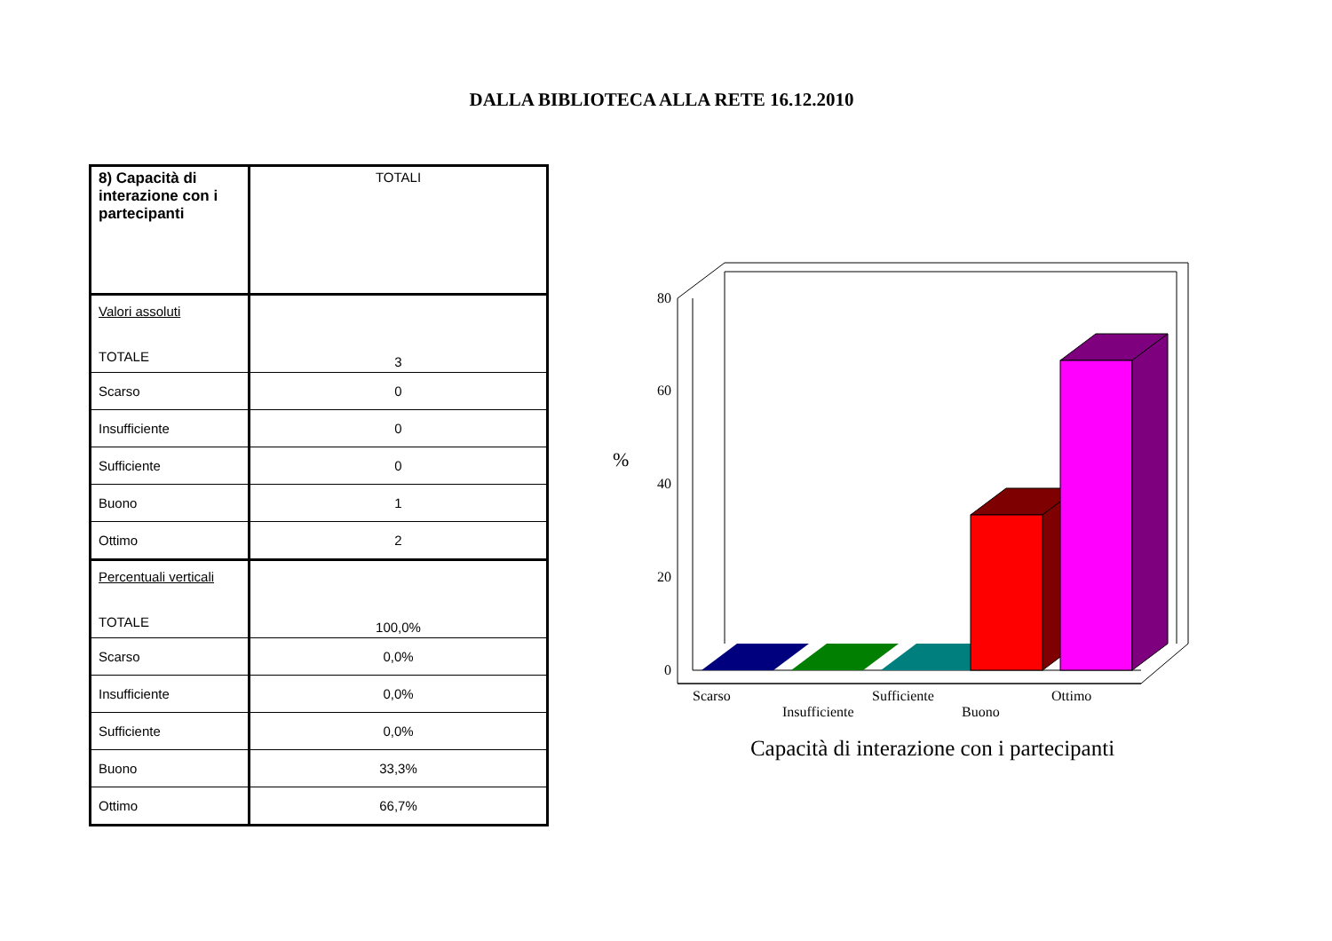DALLA BIBLIOTECA ALLA RETE 16.12.2010
| 8) Capacità di interazione con i partecipanti | TOTALI |
| Valori assoluti TOTALE | 3 |
| Scarso | 0 |
| Insufficiente | 0 |
| Sufficiente | 0 |
| Buono | 1 |
| Ottimo | 2 |
| Percentuali verticali TOTALE | 100,0% |
| Scarso | 0,0% |
| Insufficiente | 0,0% |
| Sufficiente | 0,0% |
| Buono | 33,3% |
| Ottimo | 66,7% |
80
60
40
20
0
%
Scarso
Insufficiente
Sufficiente
Buono
Ottimo
Capacità di interazione con i partecipanti